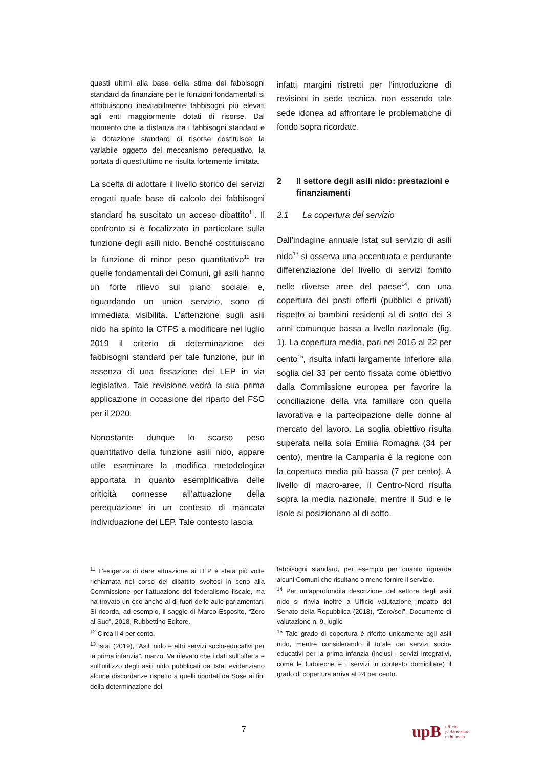questi ultimi alla base della stima dei fabbisogni standard da finanziare per le funzioni fondamentali si attribuiscono inevitabilmente fabbisogni più elevati agli enti maggiormente dotati di risorse. Dal momento che la distanza tra i fabbisogni standard e la dotazione standard di risorse costituisce la variabile oggetto del meccanismo perequativo, la portata di quest’ultimo ne risulta fortemente limitata.
La scelta di adottare il livello storico dei servizi erogati quale base di calcolo dei fabbisogni standard ha suscitato un acceso dibattito<sup>11</sup>. Il confronto si è focalizzato in particolare sulla funzione degli asili nido. Benché costituiscano la funzione di minor peso quantitativo<sup>12</sup> tra quelle fondamentali dei Comuni, gli asili hanno un forte rilievo sul piano sociale e, riguardando un unico servizio, sono di immediata visibilità. L’attenzione sugli asili nido ha spinto la CTFS a modificare nel luglio 2019 il criterio di determinazione dei fabbisogni standard per tale funzione, pur in assenza di una fissazione dei LEP in via legislativa. Tale revisione vedrà la sua prima applicazione in occasione del riparto del FSC per il 2020.
Nonostante dunque lo scarso peso quantitativo della funzione asili nido, appare utile esaminare la modifica metodologica apportata in quanto esemplificativa delle criticità connesse all’attuazione della perequazione in un contesto di mancata individuazione dei LEP. Tale contesto lascia
infatti margini ristretti per l’introduzione di revisioni in sede tecnica, non essendo tale sede idonea ad affrontare le problematiche di fondo sopra ricordate.
2 Il settore degli asili nido: prestazioni e finanziamenti
2.1 La copertura del servizio
Dall’indagine annuale Istat sul servizio di asili nido<sup>13</sup> si osserva una accentuata e perdurante differenziazione del livello di servizi fornito nelle diverse aree del paese<sup>14</sup>, con una copertura dei posti offerti (pubblici e privati) rispetto ai bambini residenti al di sotto dei 3 anni comunque bassa a livello nazionale (fig. 1). La copertura media, pari nel 2016 al 22 per cento<sup>15</sup>, risulta infatti largamente inferiore alla soglia del 33 per cento fissata come obiettivo dalla Commissione europea per favorire la conciliazione della vita familiare con quella lavorativa e la partecipazione delle donne al mercato del lavoro. La soglia obiettivo risulta superata nella sola Emilia Romagna (34 per cento), mentre la Campania è la regione con la copertura media più bassa (7 per cento). A livello di macro-aree, il Centro-Nord risulta sopra la media nazionale, mentre il Sud e le Isole si posizionano al di sotto.
<sup>11</sup> L’esigenza di dare attuazione ai LEP è stata più volte richiamata nel corso del dibattito svoltosi in seno alla Commissione per l’attuazione del federalismo fiscale, ma ha trovato un eco anche al di fuori delle aule parlamentari. Si ricorda, ad esempio, il saggio di Marco Esposito, “Zero al Sud”, 2018, Rubbettino Editore.
<sup>12</sup> Circa il 4 per cento.
<sup>13</sup> Istat (2019), “Asili nido e altri servizi socio-educativi per la prima infanzia”, marzo. Va rilevato che i dati sull’offerta e sull’utilizzo degli asili nido pubblicati da Istat evidenziano alcune discordanze rispetto a quelli riportati da Sose ai fini della determinazione dei
fabbisogni standard, per esempio per quanto riguarda alcuni Comuni che risultano o meno fornire il servizio.
<sup>14</sup> Per un’approfondita descrizione del settore degli asili nido si rinvia inoltre a Ufficio valutazione impatto del Senato della Repubblica (2018), “Zero/sei”, Documento di valutazione n. 9, luglio
<sup>15</sup> Tale grado di copertura è riferito unicamente agli asili nido, mentre considerando il totale dei servizi socio-educativi per la prima infanzia (inclusi i servizi integrativi, come le ludoteche e i servizi in contesto domiciliare) il grado di copertura arriva al 24 per cento.
7
upB ufficio
parlamentare
di bilancio